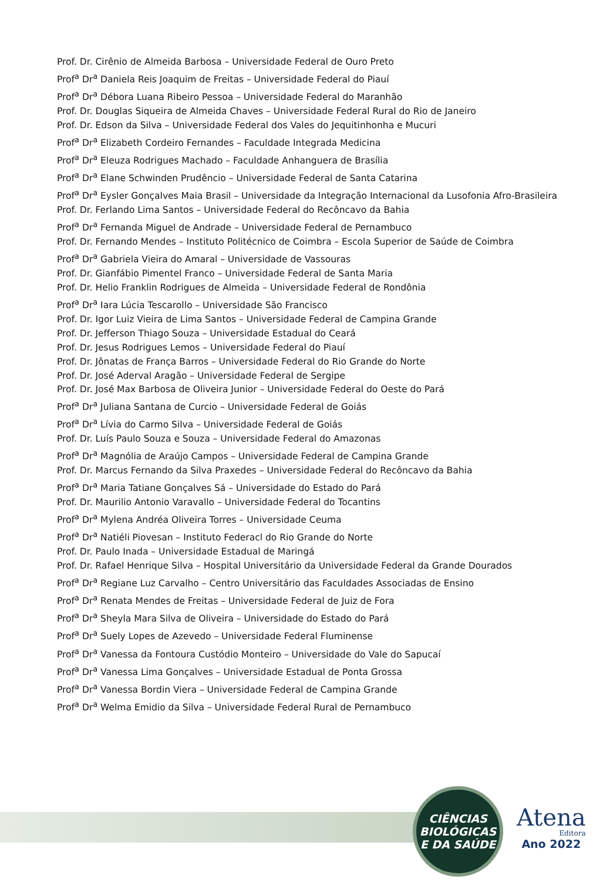Prof. Dr. Cirênio de Almeida Barbosa – Universidade Federal de Ouro Preto
Prof<sup>a</sup> Dr<sup>a</sup> Daniela Reis Joaquim de Freitas – Universidade Federal do Piauí
Prof<sup>a</sup> Dr<sup>a</sup> Débora Luana Ribeiro Pessoa – Universidade Federal do Maranhão
Prof. Dr. Douglas Siqueira de Almeida Chaves – Universidade Federal Rural do Rio de Janeiro
Prof. Dr. Edson da Silva – Universidade Federal dos Vales do Jequitinhonha e Mucuri
Prof<sup>a</sup> Dr<sup>a</sup> Elizabeth Cordeiro Fernandes – Faculdade Integrada Medicina
Prof<sup>a</sup> Dr<sup>a</sup> Eleuza Rodrigues Machado – Faculdade Anhanguera de Brasília
Prof<sup>a</sup> Dr<sup>a</sup> Elane Schwinden Prudêncio – Universidade Federal de Santa Catarina
Prof<sup>a</sup> Dr<sup>a</sup> Eysler Gonçalves Maia Brasil – Universidade da Integração Internacional da Lusofonia Afro-Brasileira
Prof. Dr. Ferlando Lima Santos – Universidade Federal do Recôncavo da Bahia
Prof<sup>a</sup> Dr<sup>a</sup> Fernanda Miguel de Andrade – Universidade Federal de Pernambuco
Prof. Dr. Fernando Mendes – Instituto Politécnico de Coimbra – Escola Superior de Saúde de Coimbra
Prof<sup>a</sup> Dr<sup>a</sup> Gabriela Vieira do Amaral – Universidade de Vassouras
Prof. Dr. Gianfábio Pimentel Franco – Universidade Federal de Santa Maria
Prof. Dr. Helio Franklin Rodrigues de Almeida – Universidade Federal de Rondônia
Prof<sup>a</sup> Dr<sup>a</sup> Iara Lúcia Tescarollo – Universidade São Francisco
Prof. Dr. Igor Luiz Vieira de Lima Santos – Universidade Federal de Campina Grande
Prof. Dr. Jefferson Thiago Souza – Universidade Estadual do Ceará
Prof. Dr. Jesus Rodrigues Lemos – Universidade Federal do Piauí
Prof. Dr. Jônatas de França Barros – Universidade Federal do Rio Grande do Norte
Prof. Dr. José Aderval Aragão – Universidade Federal de Sergipe
Prof. Dr. José Max Barbosa de Oliveira Junior – Universidade Federal do Oeste do Pará
Prof<sup>a</sup> Dr<sup>a</sup> Juliana Santana de Curcio – Universidade Federal de Goiás
Prof<sup>a</sup> Dr<sup>a</sup> Lívia do Carmo Silva – Universidade Federal de Goiás
Prof. Dr. Luís Paulo Souza e Souza – Universidade Federal do Amazonas
Prof<sup>a</sup> Dr<sup>a</sup> Magnólia de Araújo Campos – Universidade Federal de Campina Grande
Prof. Dr. Marcus Fernando da Silva Praxedes – Universidade Federal do Recôncavo da Bahia
Prof<sup>a</sup> Dr<sup>a</sup> Maria Tatiane Gonçalves Sá – Universidade do Estado do Pará
Prof. Dr. Maurilio Antonio Varavallo – Universidade Federal do Tocantins
Prof<sup>a</sup> Dr<sup>a</sup> Mylena Andréa Oliveira Torres – Universidade Ceuma
Prof<sup>a</sup> Dr<sup>a</sup> Natiéli Piovesan – Instituto Federacl do Rio Grande do Norte
Prof. Dr. Paulo Inada – Universidade Estadual de Maringá
Prof. Dr. Rafael Henrique Silva – Hospital Universitário da Universidade Federal da Grande Dourados
Prof<sup>a</sup> Dr<sup>a</sup> Regiane Luz Carvalho – Centro Universitário das Faculdades Associadas de Ensino
Prof<sup>a</sup> Dr<sup>a</sup> Renata Mendes de Freitas – Universidade Federal de Juiz de Fora
Prof<sup>a</sup> Dr<sup>a</sup> Sheyla Mara Silva de Oliveira – Universidade do Estado do Pará
Prof<sup>a</sup> Dr<sup>a</sup> Suely Lopes de Azevedo – Universidade Federal Fluminense
Prof<sup>a</sup> Dr<sup>a</sup> Vanessa da Fontoura Custódio Monteiro – Universidade do Vale do Sapucaí
Prof<sup>a</sup> Dr<sup>a</sup> Vanessa Lima Gonçalves – Universidade Estadual de Ponta Grossa
Prof<sup>a</sup> Dr<sup>a</sup> Vanessa Bordin Viera – Universidade Federal de Campina Grande
Prof<sup>a</sup> Dr<sup>a</sup> Welma Emidio da Silva – Universidade Federal Rural de Pernambuco
CIÊNCIAS
BIOLÓGICAS
E DA SAÚDE
Atena
Editora
Ano 2022